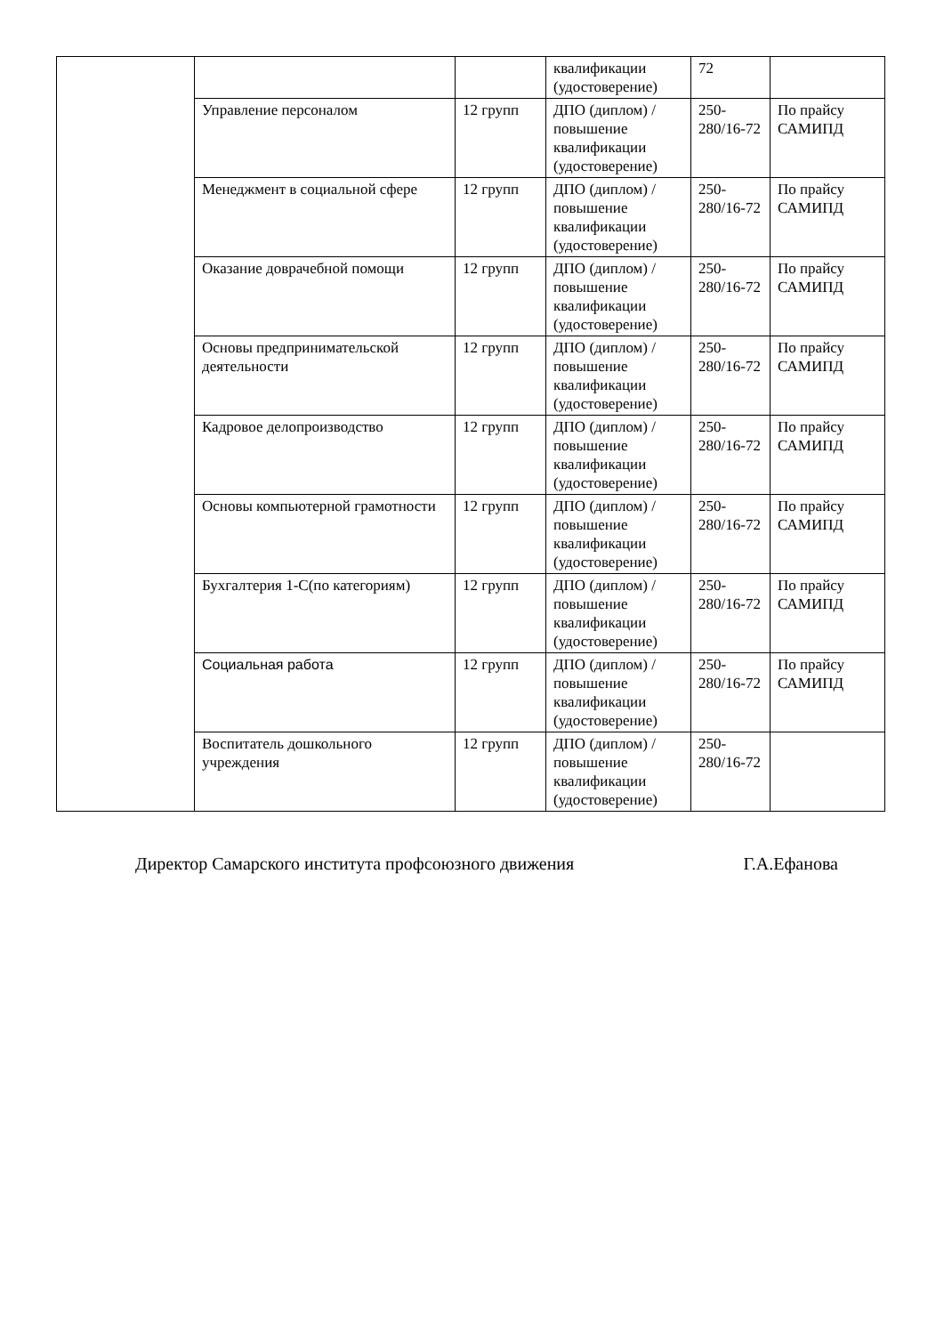| | | | квалификации (удостоверение) | 72 | |
| | Управление персоналом | 12 групп | ДПО (диплом) / повышение квалификации (удостоверение) | 250-280/16-72 | По прайсу САМИПД |
| | Менеджмент в социальной сфере | 12 групп | ДПО (диплом) / повышение квалификации (удостоверение) | 250-280/16-72 | По прайсу САМИПД |
| | Оказание доврачебной помощи | 12 групп | ДПО (диплом) / повышение квалификации (удостоверение) | 250-280/16-72 | По прайсу САМИПД |
| | Основы предпринимательской деятельности | 12 групп | ДПО (диплом) / повышение квалификации (удостоверение) | 250-280/16-72 | По прайсу САМИПД |
| | Кадровое делопроизводство | 12 групп | ДПО (диплом) / повышение квалификации (удостоверение) | 250-280/16-72 | По прайсу САМИПД |
| | Основы компьютерной грамотности | 12 групп | ДПО (диплом) / повышение квалификации (удостоверение) | 250-280/16-72 | По прайсу САМИПД |
| | Бухгалтерия 1-С(по категориям) | 12 групп | ДПО (диплом) / повышение квалификации (удостоверение) | 250-280/16-72 | По прайсу САМИПД |
| | Социальная работа | 12 групп | ДПО (диплом) / повышение квалификации (удостоверение) | 250-280/16-72 | По прайсу САМИПД |
| | Воспитатель дошкольного учреждения | 12 групп | ДПО (диплом) / повышение квалификации (удостоверение) | 250-280/16-72 | |
Директор Самарского института профсоюзного движения Г.А.Ефанова